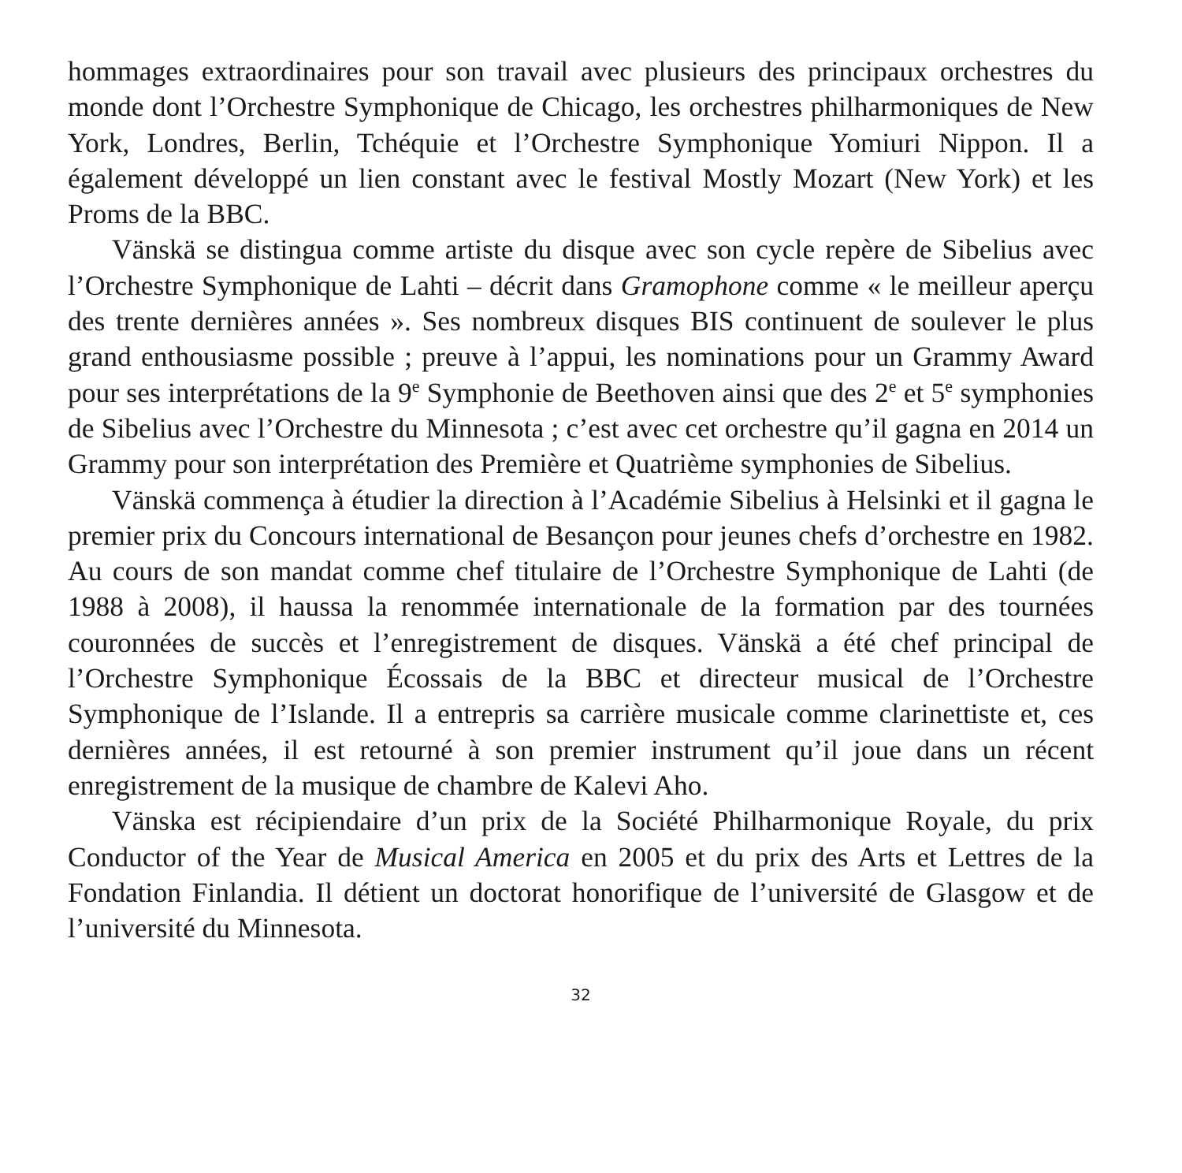hommages extraordinaires pour son travail avec plusieurs des principaux orchestres du monde dont l’Orchestre Symphonique de Chicago, les orchestres philharmoniques de New York, Londres, Berlin, Tchéquie et l’Orchestre Symphonique Yomiuri Nippon. Il a également développé un lien constant avec le festival Mostly Mozart (New York) et les Proms de la BBC.
Vänskä se distingua comme artiste du disque avec son cycle repère de Sibelius avec l’Orchestre Symphonique de Lahti – décrit dans Gramophone comme « le meilleur aperçu des trente dernières années ». Ses nombreux disques BIS continuent de soulever le plus grand enthousiasme possible ; preuve à l’appui, les nominations pour un Grammy Award pour ses interprétations de la 9<sup>e</sup> Symphonie de Beethoven ainsi que des 2<sup>e</sup> et 5<sup>e</sup> symphonies de Sibelius avec l’Orchestre du Minnesota ; c’est avec cet orchestre qu’il gagna en 2014 un Grammy pour son interprétation des Première et Quatrième symphonies de Sibelius.
Vänskä commença à étudier la direction à l’Académie Sibelius à Helsinki et il gagna le premier prix du Concours international de Besançon pour jeunes chefs d’orchestre en 1982. Au cours de son mandat comme chef titulaire de l’Orchestre Symphonique de Lahti (de 1988 à 2008), il haussa la renommée internationale de la formation par des tournées couronnées de succès et l’enregistrement de disques. Vänskä a été chef principal de l’Orchestre Symphonique Écossais de la BBC et directeur musical de l’Orchestre Symphonique de l’Islande. Il a entrepris sa carrière musicale comme clarinettiste et, ces dernières années, il est retourné à son premier instrument qu’il joue dans un récent enregistrement de la musique de chambre de Kalevi Aho.
Vänska est récipiendaire d’un prix de la Société Philharmonique Royale, du prix Conductor of the Year de Musical America en 2005 et du prix des Arts et Lettres de la Fondation Finlandia. Il détient un doctorat honorifique de l’université de Glasgow et de l’université du Minnesota.
32